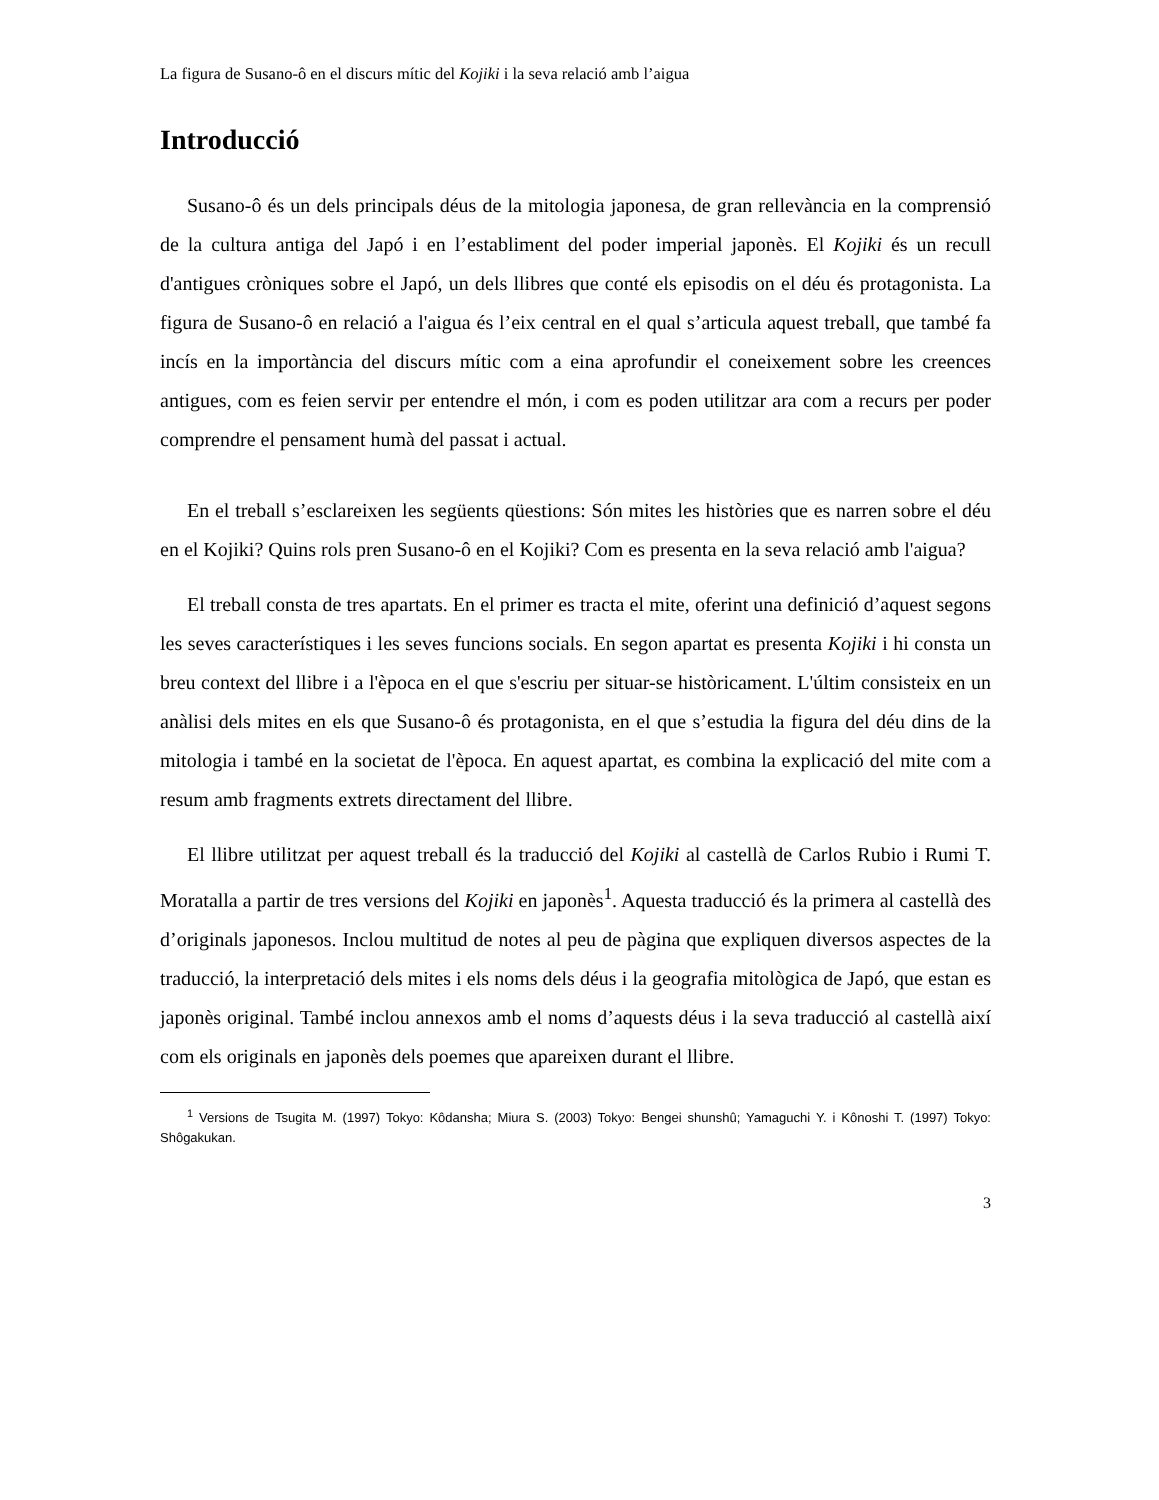La figura de Susano-ô en el discurs mític del Kojiki i la seva relació amb l’aigua
Introducció
Susano-ô és un dels principals déus de la mitologia japonesa, de gran rellevància en la comprensió de la cultura antiga del Japó i en l’establiment del poder imperial japonès. El Kojiki és un recull d'antigues cròniques sobre el Japó, un dels llibres que conté els episodis on el déu és protagonista. La figura de Susano-ô en relació a l'aigua és l’eix central en el qual s’articula aquest treball, que també fa incís en la importància del discurs mític com a eina aprofundir el coneixement sobre les creences antigues, com es feien servir per entendre el món, i com es poden utilitzar ara com a recurs per poder comprendre el pensament humà del passat i actual.
En el treball s’esclareixen les següents qüestions: Són mites les històries que es narren sobre el déu en el Kojiki? Quins rols pren Susano-ô en el Kojiki? Com es presenta en la seva relació amb l'aigua?
El treball consta de tres apartats. En el primer es tracta el mite, oferint una definició d’aquest segons les seves característiques i les seves funcions socials. En segon apartat es presenta Kojiki i hi consta un breu context del llibre i a l'època en el que s'escriu per situar-se històricament. L'últim consisteix en un anàlisi dels mites en els que Susano-ô és protagonista, en el que s’estudia la figura del déu dins de la mitologia i també en la societat de l'època. En aquest apartat, es combina la explicació del mite com a resum amb fragments extrets directament del llibre.
El llibre utilitzat per aquest treball és la traducció del Kojiki al castellà de Carlos Rubio i Rumi T. Moratalla a partir de tres versions del Kojiki en japonès<sup>1</sup>. Aquesta traducció és la primera al castellà des d’originals japonesos. Inclou multitud de notes al peu de pàgina que expliquen diversos aspectes de la traducció, la interpretació dels mites i els noms dels déus i la geografia mitològica de Japó, que estan es japonès original. També inclou annexos amb el noms d’aquests déus i la seva traducció al castellà així com els originals en japonès dels poemes que apareixen durant el llibre.
<sup>1</sup> Versions de Tsugita M. (1997) Tokyo: Kôdansha; Miura S. (2003) Tokyo: Bengei shunshû; Yamaguchi Y. i Kônoshi T. (1997) Tokyo: Shôgakukan.
3